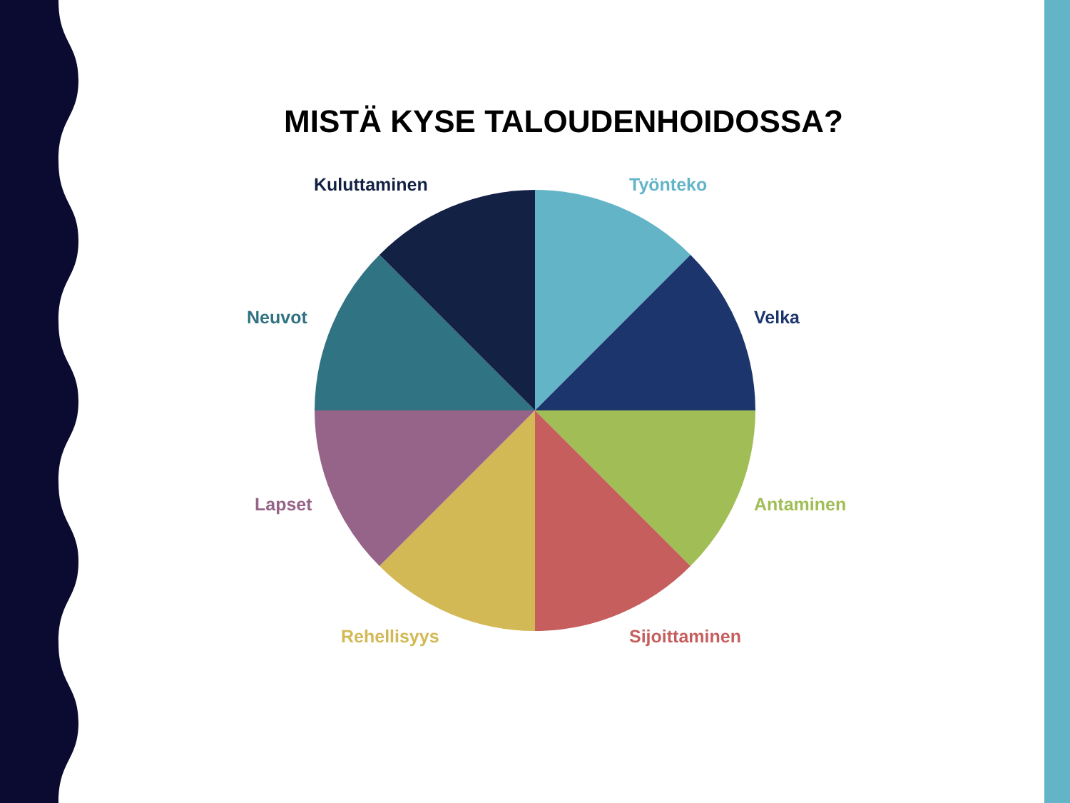MISTÄ KYSE TALOUDENHOIDOSSA?
Kuluttaminen Työnteko
Neuvot Velka
Lapset Antaminen
Rehellisyys Sijoittaminen